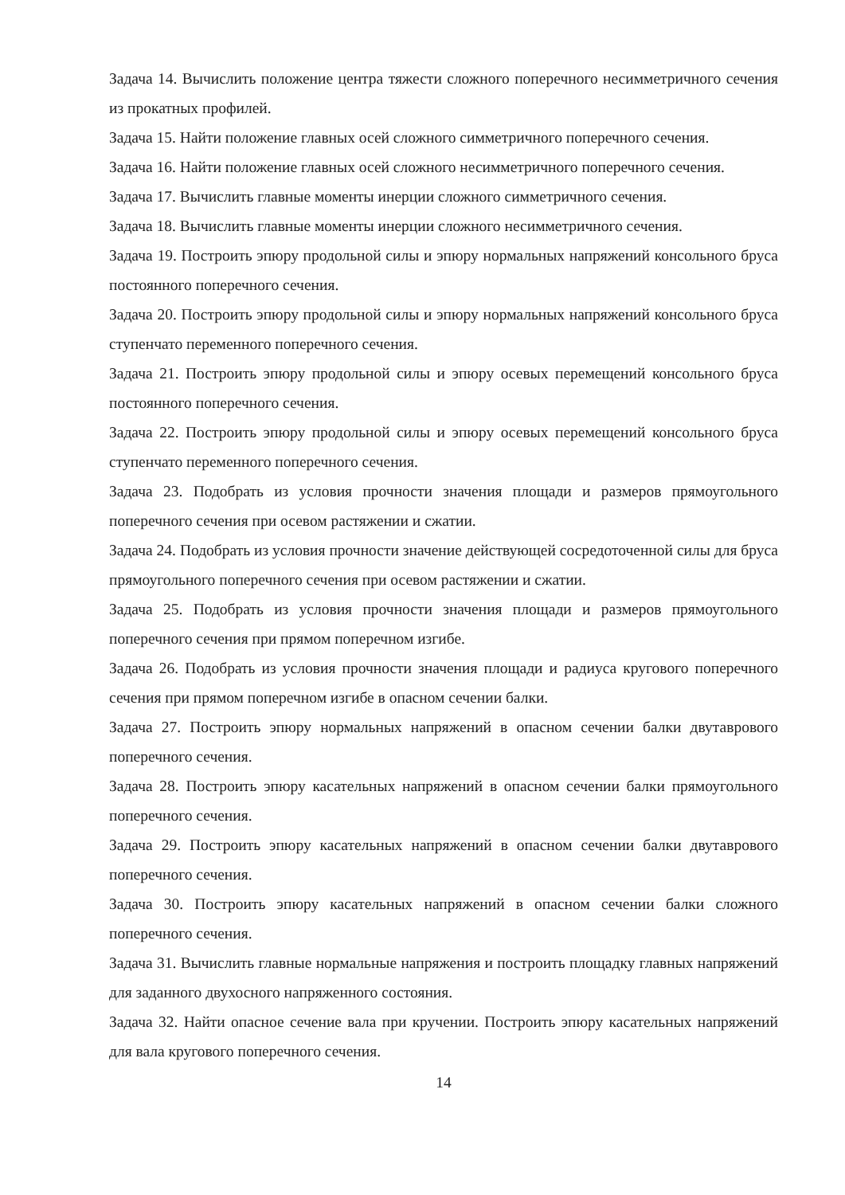Задача 14. Вычислить положение центра тяжести сложного поперечного несимметричного сечения из прокатных профилей.
Задача 15. Найти положение главных осей сложного симметричного поперечного сечения.
Задача 16. Найти положение главных осей сложного несимметричного поперечного сечения.
Задача 17. Вычислить главные моменты инерции сложного симметричного сечения.
Задача 18. Вычислить главные моменты инерции сложного несимметричного сечения.
Задача 19. Построить эпюру продольной силы и эпюру нормальных напряжений консольного бруса постоянного поперечного сечения.
Задача 20. Построить эпюру продольной силы и эпюру нормальных напряжений консольного бруса ступенчато переменного поперечного сечения.
Задача 21. Построить эпюру продольной силы и эпюру осевых перемещений консольного бруса постоянного поперечного сечения.
Задача 22. Построить эпюру продольной силы и эпюру осевых перемещений консольного бруса ступенчато переменного поперечного сечения.
Задача 23. Подобрать из условия прочности значения площади и размеров прямоугольного поперечного сечения при осевом растяжении и сжатии.
Задача 24. Подобрать из условия прочности значение действующей сосредоточенной силы для бруса прямоугольного поперечного сечения при осевом растяжении и сжатии.
Задача 25. Подобрать из условия прочности значения площади и размеров прямоугольного поперечного сечения при прямом поперечном изгибе.
Задача 26. Подобрать из условия прочности значения площади и радиуса кругового поперечного сечения при прямом поперечном изгибе в опасном сечении балки.
Задача 27. Построить эпюру нормальных напряжений в опасном сечении балки двутаврового поперечного сечения.
Задача 28. Построить эпюру касательных напряжений в опасном сечении балки прямоугольного поперечного сечения.
Задача 29. Построить эпюру касательных напряжений в опасном сечении балки двутаврового поперечного сечения.
Задача 30. Построить эпюру касательных напряжений в опасном сечении балки сложного поперечного сечения.
Задача 31. Вычислить главные нормальные напряжения и построить площадку главных напряжений для заданного двухосного напряженного состояния.
Задача 32. Найти опасное сечение вала при кручении. Построить эпюру касательных напряжений для вала кругового поперечного сечения.
14